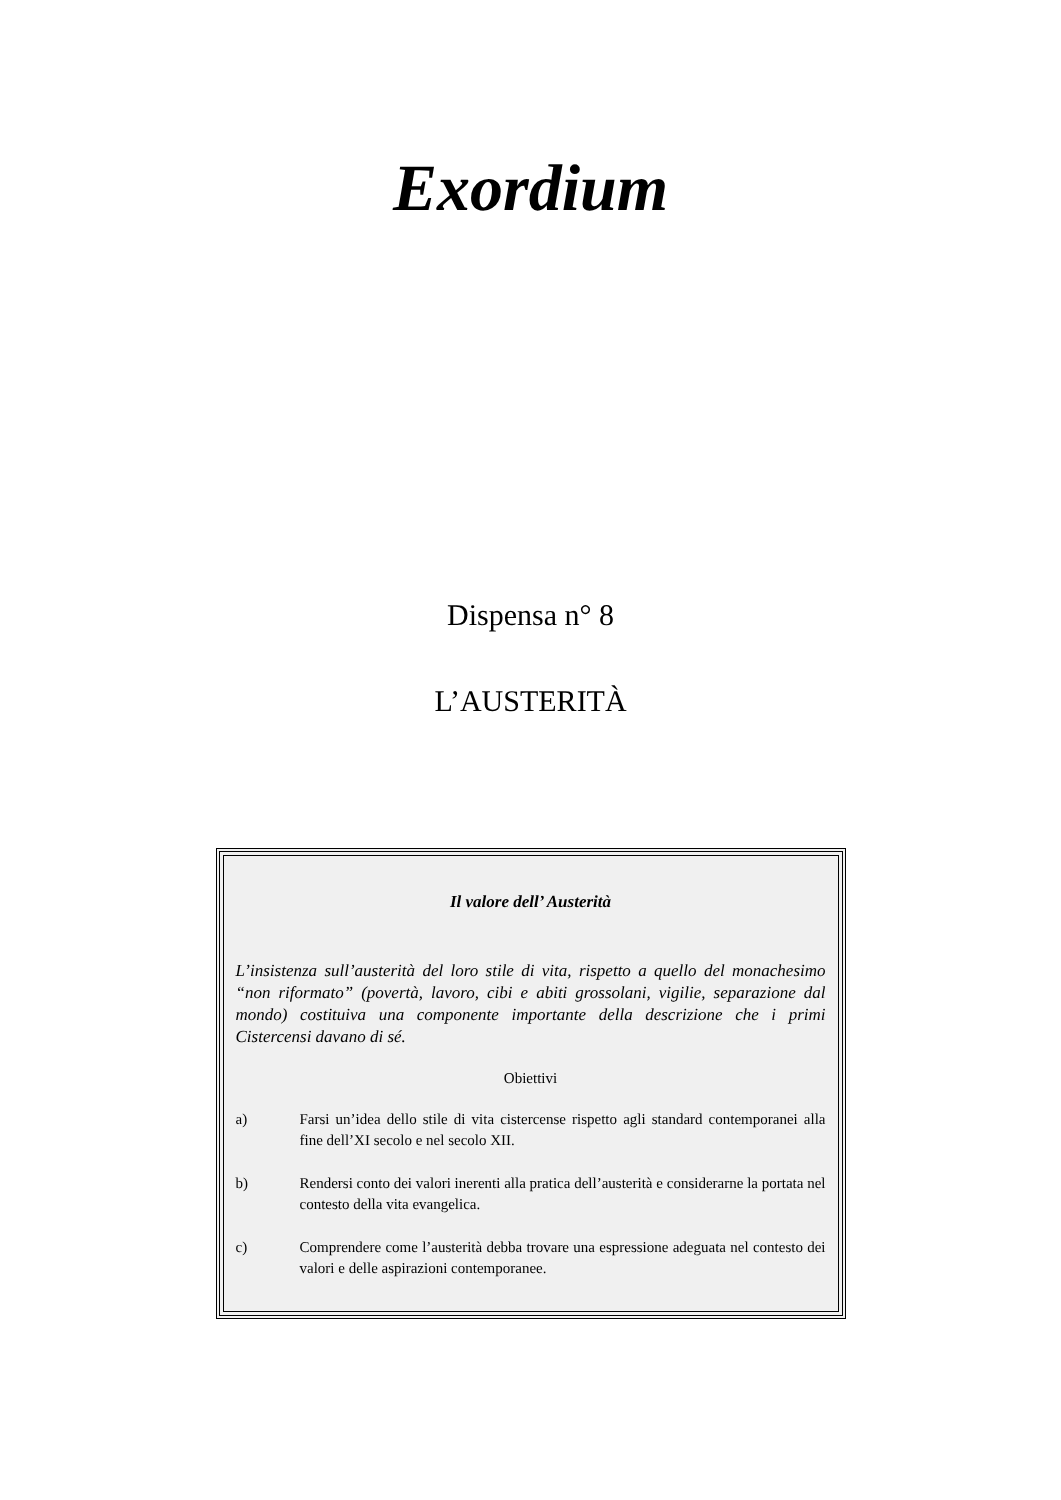Exordium
Dispensa n° 8
L’AUSTERITÀ
Il valore dell’ Austerità
L’insistenza sull’austerità del loro stile di vita, rispetto a quello del monachesimo “non riformato” (povertà, lavoro, cibi e abiti grossolani, vigilie, separazione dal mondo) costituiva una componente importante della descrizione che i primi Cistercensi davano di sé.
Obiettivi
a) Farsi un’idea dello stile di vita cistercense rispetto agli standard contemporanei alla fine dell’XI secolo e nel secolo XII.
b) Rendersi conto dei valori inerenti alla pratica dell’austerità e considerarne la portata nel contesto della vita evangelica.
c) Comprendere come l’austerità debba trovare una espressione adeguata nel contesto dei valori e delle aspirazioni contemporanee.